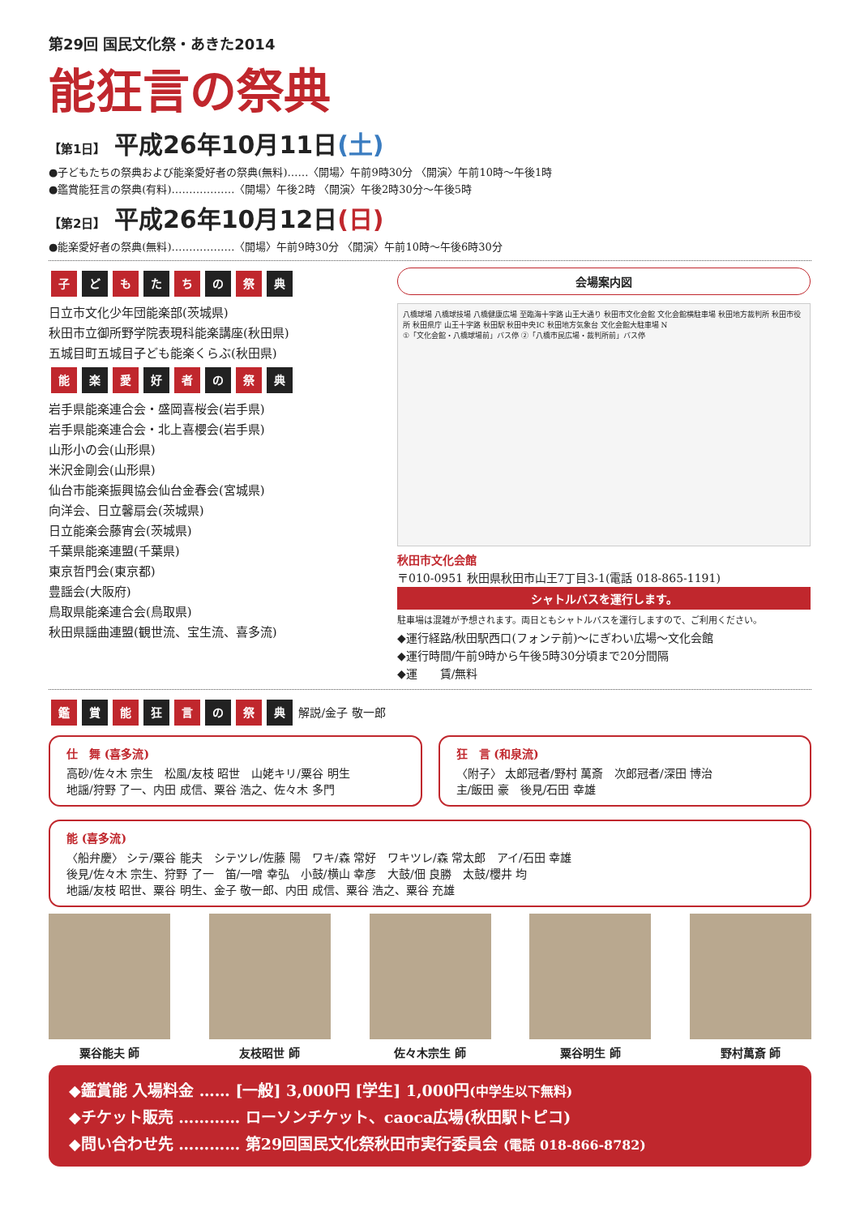第29回 国民文化祭・あきた2014
能狂言の祭典
【第1日】 平成26年10月11日(土)
●子どもたちの祭典および能楽愛好者の祭典(無料)……〈開場〉午前9時30分 〈開演〉午前10時～午後1時
●鑑賞能狂言の祭典(有料)………………〈開場〉午後2時 〈開演〉午後2時30分～午後5時
【第2日】 平成26年10月12日(日)
●能楽愛好者の祭典(無料)………………〈開場〉午前9時30分 〈開演〉午前10時～午後6時30分
子 ど も た ち の 祭 典
日立市文化少年団能楽部(茨城県)
秋田市立御所野学院表現科能楽講座(秋田県)
五城目町五城目子ども能楽くらぶ(秋田県)
能 楽 愛 好 者 の 祭 典
岩手県能楽連合会・盛岡喜桜会(岩手県)
岩手県能楽連合会・北上喜櫻会(岩手県)
山形小の会(山形県)
米沢金剛会(山形県)
仙台市能楽振興協会仙台金春会(宮城県)
向洋会、日立馨扇会(茨城県)
日立能楽会藤宵会(茨城県)
千葉県能楽連盟(千葉県)
東京哲門会(東京都)
豊謡会(大阪府)
鳥取県能楽連合会(鳥取県)
秋田県謡曲連盟(観世流、宝生流、喜多流)
会場案内図
八橋球場 八橋球技場 八橋健康広場 至臨海十字路 山王大通り 秋田市文化会館 文化会館横駐車場 秋田地方裁判所 秋田市役所 秋田県庁 山王十字路 秋田駅 秋田中央IC 秋田地方気象台 文化会館大駐車場 N
①「文化会館・八橋球場前」バス停 ②「八橋市民広場・裁判所前」バス停
秋田市文化会館
〒010-0951 秋田県秋田市山王7丁目3-1(電話 018-865-1191)
シャトルバスを運行します。
駐車場は混雑が予想されます。両日ともシャトルバスを運行しますので、ご利用ください。
◆運行経路/秋田駅西口(フォンテ前)～にぎわい広場～文化会館
◆運行時間/午前9時から午後5時30分頃まで20分間隔
◆運　　賃/無料
鑑 賞 能 狂 言 の 祭 典 解説/金子 敬一郎
仕　舞 (喜多流)
高砂/佐々木 宗生　松風/友枝 昭世　山姥キリ/粟谷 明生
地謡/狩野 了一、内田 成信、粟谷 浩之、佐々木 多門
狂　言 (和泉流)
〈附子〉 太郎冠者/野村 萬斎　次郎冠者/深田 博治
主/飯田 豪　後見/石田 幸雄
能 (喜多流)
〈船弁慶〉 シテ/粟谷 能夫　シテツレ/佐藤 陽　ワキ/森 常好　ワキツレ/森 常太郎　アイ/石田 幸雄
後見/佐々木 宗生、狩野 了一　笛/一噌 幸弘　小鼓/横山 幸彦　大鼓/佃 良勝　太鼓/櫻井 均
地謡/友枝 昭世、粟谷 明生、金子 敬一郎、内田 成信、粟谷 浩之、粟谷 充雄
粟谷能夫 師 友枝昭世 師 佐々木宗生 師 粟谷明生 師 野村萬斎 師
◆鑑賞能 入場料金 …… [一般] 3,000円 [学生] 1,000円(中学生以下無料)
◆チケット販売 ………… ローソンチケット、caoca広場(秋田駅トピコ)
◆問い合わせ先 ………… 第29回国民文化祭秋田市実行委員会 (電話 018-866-8782)